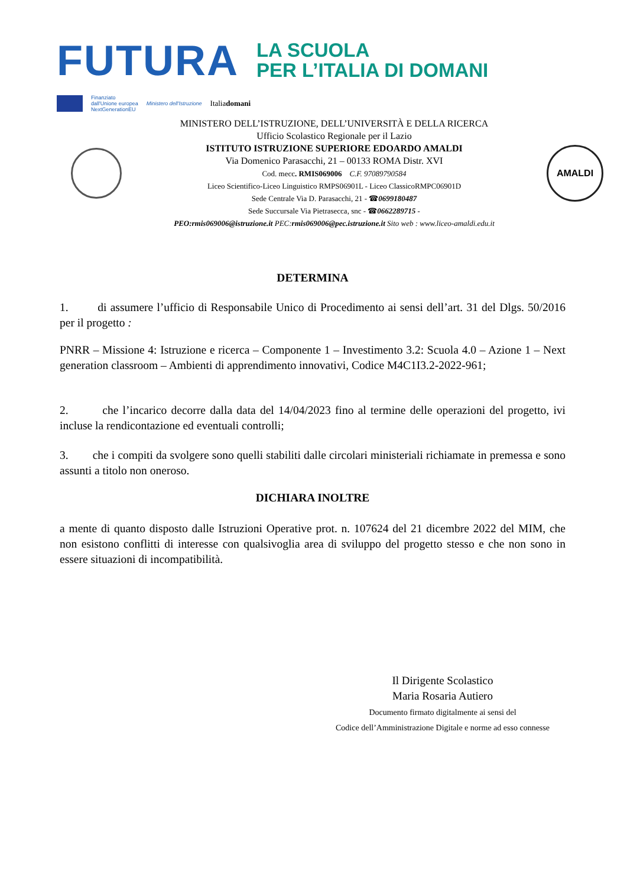FUTURA
LA SCUOLA
PER L’ITALIA DI DOMANI
Finanziato
dall'Unione europea
NextGenerationEU
Ministero dell'Istruzione
Italiadomani
MINISTERO DELL’ISTRUZIONE, DELL’UNIVERSITÀ E DELLA RICERCA
Ufficio Scolastico Regionale per il Lazio
ISTITUTO ISTRUZIONE SUPERIORE EDOARDO AMALDI
Via Domenico Parasacchi, 21 – 00133 ROMA Distr. XVI
Cod. mecc. RMIS069006 C.F. 97089790584
Liceo Scientifico-Liceo Linguistico RMPS06901L - Liceo ClassicoRMPC06901D
Sede Centrale Via D. Parasacchi, 21 - ☎0699180487
Sede Succursale Via Pietrasecca, snc - ☎0662289715 -
PEO:rmis069006@istruzione.it PEC:rmis069006@pec.istruzione.it Sito web : www.liceo-amaldi.edu.it
AMALDI
DETERMINA
1. di assumere l’ufficio di Responsabile Unico di Procedimento ai sensi dell’art. 31 del Dlgs. 50/2016 per il progetto :
PNRR – Missione 4: Istruzione e ricerca – Componente 1 – Investimento 3.2: Scuola 4.0 – Azione 1 – Next generation classroom – Ambienti di apprendimento innovativi, Codice M4C1I3.2-2022-961;
2. che l’incarico decorre dalla data del 14/04/2023 fino al termine delle operazioni del progetto, ivi incluse la rendicontazione ed eventuali controlli;
3. che i compiti da svolgere sono quelli stabiliti dalle circolari ministeriali richiamate in premessa e sono assunti a titolo non oneroso.
DICHIARA INOLTRE
a mente di quanto disposto dalle Istruzioni Operative prot. n. 107624 del 21 dicembre 2022 del MIM, che non esistono conflitti di interesse con qualsivoglia area di sviluppo del progetto stesso e che non sono in essere situazioni di incompatibilità.
Il Dirigente Scolastico
Maria Rosaria Autiero
Documento firmato digitalmente ai sensi del
Codice dell’Amministrazione Digitale e norme ad esso connesse